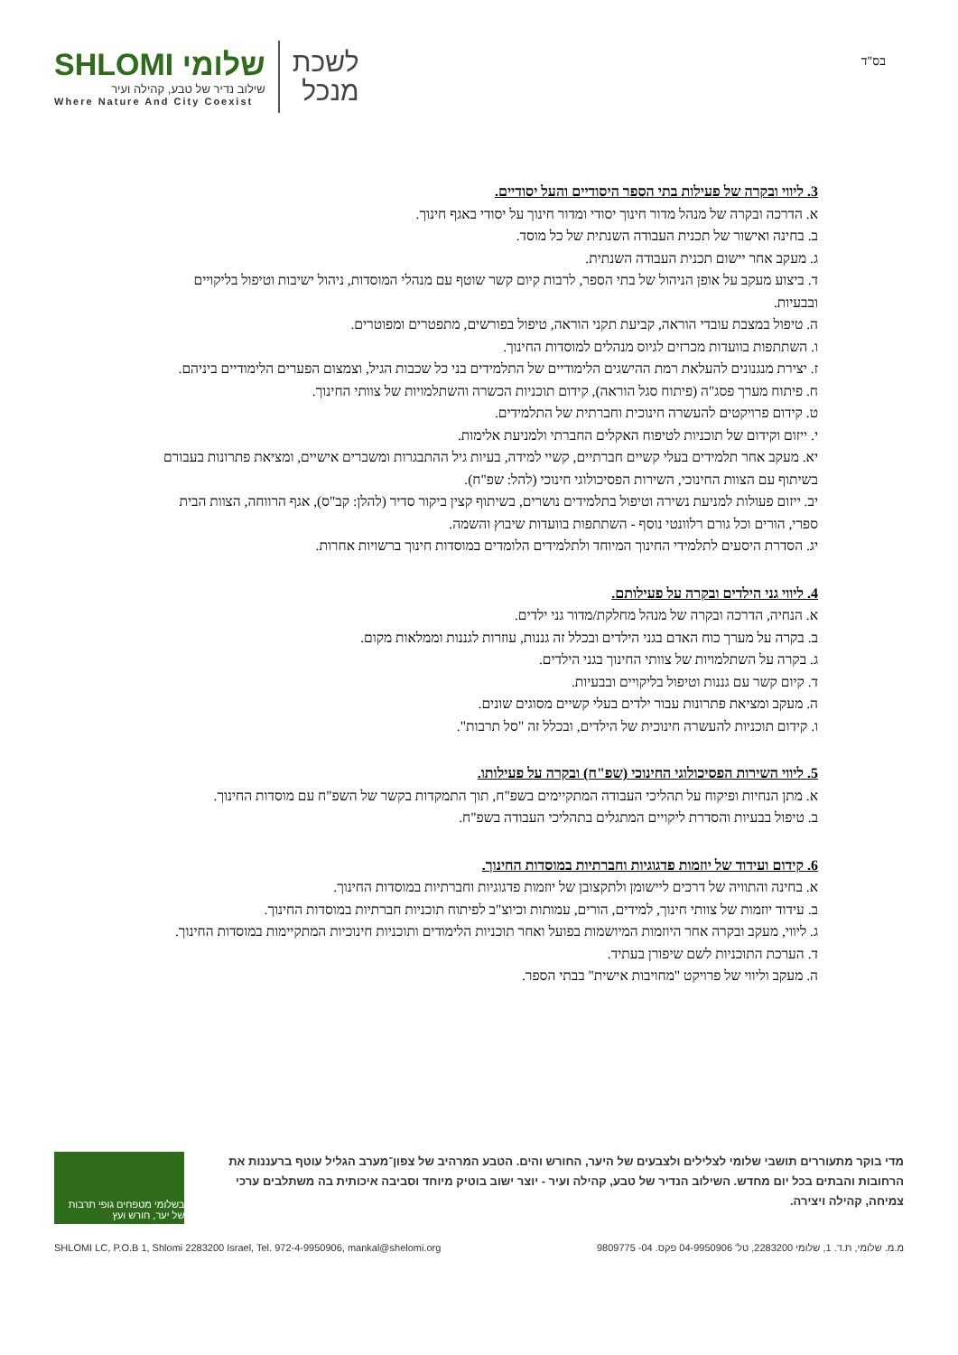שלומי SHLOMI
שילוב נדיר של טבע, קהילה ועיר
Where Nature And City Coexist
לשכת
מנכל
בס"ד
3. ליווי ובקרה של פעילות בתי הספר היסודיים והעל יסודיים.
א. הדרכה ובקרה של מנהל מדור חינוך יסודי ומדור חינוך על יסודי באגף חינוך.
ב. בחינה ואישור של תכנית העבודה השנתית של כל מוסד.
ג. מעקב אחר יישום תכנית העבודה השנתית.
ד. ביצוע מעקב על אופן הניהול של בתי הספר, לרבות קיום קשר שוטף עם מנהלי המוסדות, ניהול ישיבות וטיפול בליקויים ובבעיות.
ה. טיפול במצבת עובדי הוראה, קביעת תקני הוראה, טיפול בפורשים, מתפטרים ומפוטרים.
ו. השתתפות בוועדות מכרזים לגיוס מנהלים למוסדות החינוך.
ז. יצירת מנגנונים להעלאת רמת ההישגים הלימודיים של התלמידים בני כל שכבות הגיל, וצמצום הפערים הלימודיים ביניהם.
ח. פיתוח מערך פסג"ה (פיתוח סגל הוראה), קידום תוכניות הכשרה והשתלמויות של צוותי החינוך.
ט. קידום פרויקטים להעשרה חינוכית וחברתית של התלמידים.
י. ייזום וקידום של תוכניות לטיפוח האקלים החברתי ולמניעת אלימות.
יא. מעקב אחר תלמידים בעלי קשיים חברתיים, קשיי למידה, בעיות גיל ההתבגרות ומשברים אישיים, ומציאת פתרונות בעבורם בשיתוף עם הצוות החינוכי, השירות הפסיכולוגי חינוכי (להל: שפ"ח).
יב. ייזום פעולות למניעת נשירה וטיפול בתלמידים נושרים, בשיתוף קצין ביקור סדיר (להלן: קב"ס), אגף הרווחה, הצוות הבית ספרי, הורים וכל גורם רלוונטי נוסף - השתתפות בוועדות שיבוץ והשמה.
יג. הסדרת היסעים לתלמידי החינוך המיוחד ולתלמידים הלומדים במוסדות חינוך ברשויות אחרות.
4. ליווי גני הילדים ובקרה על פעילותם.
א. הנחיה, הדרכה ובקרה של מנהל מחלקת/מדור גני ילדים.
ב. בקרה על מערך כוח האדם בגני הילדים ובכלל זה גננות, עוזרות לגננות וממלאות מקום.
ג. בקרה על השתלמויות של צוותי החינוך בגני הילדים.
ד. קיום קשר עם גננות וטיפול בליקויים ובבעיות.
ה. מעקב ומציאת פתרונות עבור ילדים בעלי קשיים מסוגים שונים.
ו. קידום תוכניות להעשרה חינוכית של הילדים, ובכלל זה "סל תרבות".
5. ליווי השירות הפסיכולוגי החינוכי (שפ"ח) ובקרה על פעילותו.
א. מתן הנחיות ופיקוח על תהליכי העבודה המתקיימים בשפ"ח, תוך התמקדות בקשר של השפ"ח עם מוסדות החינוך.
ב. טיפול בבעיות והסדרת ליקויים המתגלים בתהליכי העבודה בשפ"ח.
6. קידום ועידוד של יוזמות פדגוגיות וחברתיות במוסדות החינוך.
א. בחינה והתוויה של דרכים ליישומן ולתקצובן של יוזמות פדגוגיות וחברתיות במוסדות החינוך.
ב. עידוד יוזמות של צוותי חינוך, למידים, הורים, עמותות וכיוצ"ב לפיתוח תוכניות חברתיות במוסדות החינוך.
ג. ליווי, מעקב ובקרה אחר היוזמות המיושמות בפועל ואחר תוכניות הלימודים ותוכניות חינוכיות המתקיימות במוסדות החינוך.
ד. הערכת התוכניות לשם שיפורן בעתיד.
ה. מעקב וליווי של פרויקט "מחויבות אישית" בבתי הספר.
מדי בוקר מתעוררים תושבי שלומי לצלילים ולצבעים של היער, החורש והים. הטבע המרהיב של צפון־מערב הגליל עוטף ברעננות את הרחובות והבתים בכל יום מחדש. השילוב הנדיר של טבע, קהילה ועיר - יוצר ישוב בוטיק מיוחד וסביבה איכותית בה משתלבים ערכי צמיחה, קהילה ויצירה.
בשלומי מטפחים גופי תרבות של יער, חורש ועץ
SHLOMI LC, P.O.B 1, Shlomi 2283200 Israel, Tel. 972-4-9950906, mankal@shelomi.org מ.מ. שלומי, ת.ד. 1, שלומי 2283200, טל' 04-9950906 פקס. 04- 9809775